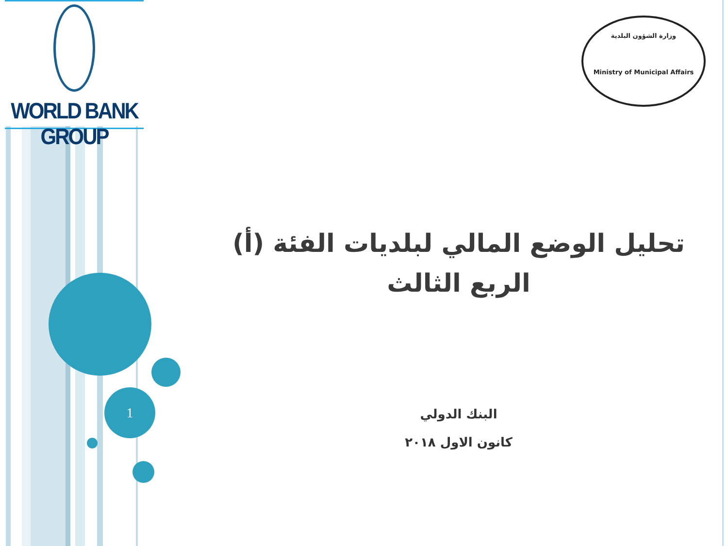WORLD BANK GROUP
وزارة الشؤون البلدية
Ministry of Municipal Affairs
1
تحليل الوضع المالي لبلديات الفئة (أ)
الربع الثالث
البنك الدولي
كانون الاول ٢٠١٨